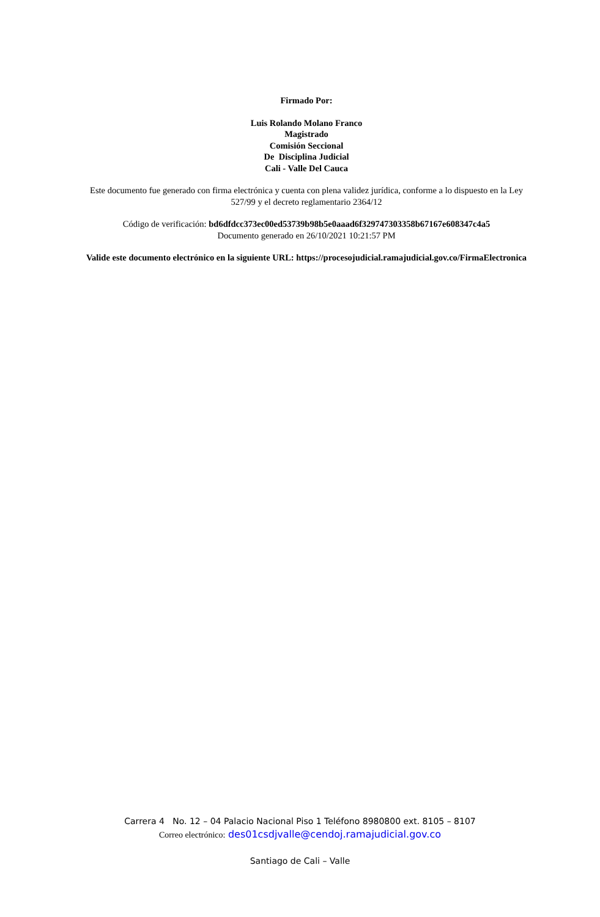Firmado Por:
Luis Rolando Molano Franco
Magistrado
Comisión Seccional
De Disciplina Judicial
Cali - Valle Del Cauca
Este documento fue generado con firma electrónica y cuenta con plena validez jurídica, conforme a lo dispuesto en la Ley 527/99 y el decreto reglamentario 2364/12
Código de verificación: bd6dfdcc373ec00ed53739b98b5e0aaad6f329747303358b67167e608347c4a5
Documento generado en 26/10/2021 10:21:57 PM
Valide este documento electrónico en la siguiente URL: https://procesojudicial.ramajudicial.gov.co/FirmaElectronica
Carrera 4 No. 12 – 04 Palacio Nacional Piso 1 Teléfono 8980800 ext. 8105 – 8107
Correo electrónico: des01csdjvalle@cendoj.ramajudicial.gov.co
Santiago de Cali – Valle